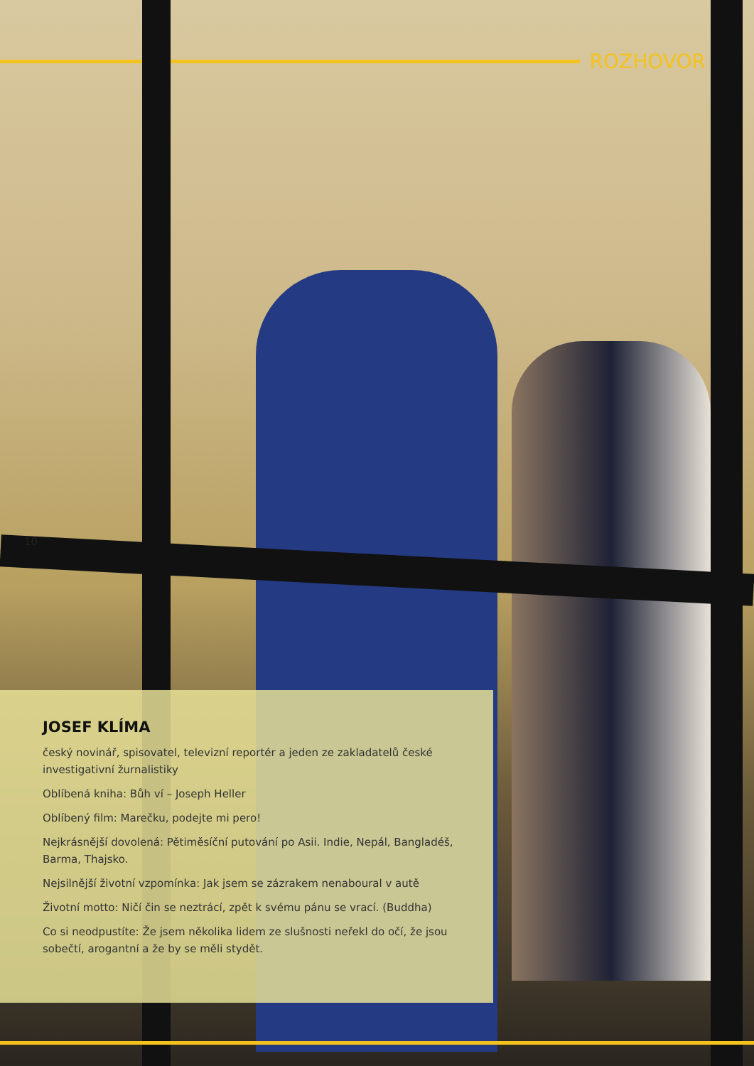ROZHOVOR
10
JOSEF KLÍMA
český novinář, spisovatel, televizní reportér a jeden ze zakladatelů české investigativní žurnalistiky
Oblíbená kniha: Bůh ví – Joseph Heller
Oblíbený film: Marečku, podejte mi pero!
Nejkrásnější dovolená: Pětiměsíční putování po Asii. Indie, Nepál, Bangladéš, Barma, Thajsko.
Nejsilnější životní vzpomínka: Jak jsem se zázrakem nenaboural v autě
Životní motto: Ničí čin se neztrácí, zpět k svému pánu se vrací. (Buddha)
Co si neodpustíte: Že jsem několika lidem ze slušnosti neřekl do očí, že jsou sobečtí, arogantní a že by se měli stydět.